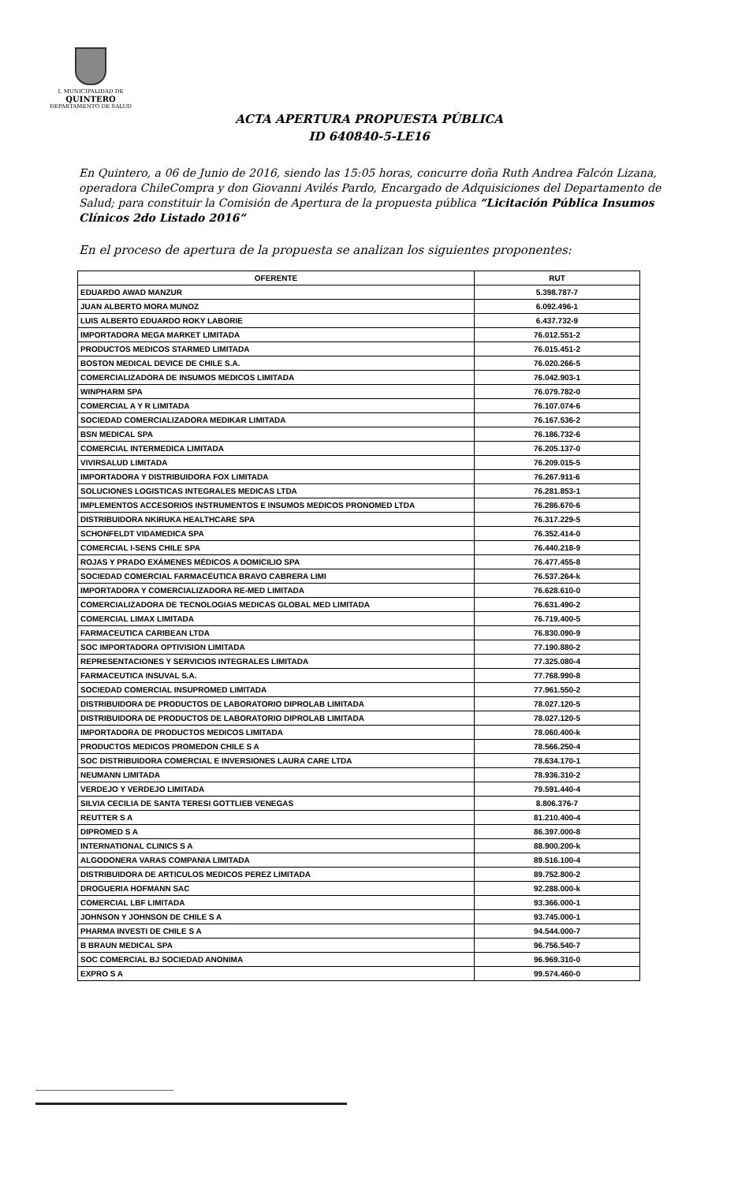I. MUNICIPALIDAD DE
QUINTERO
DEPARTAMENTO DE SALUD
ACTA APERTURA PROPUESTA PÚBLICA
ID 640840-5-LE16
En Quintero, a 06 de Junio de 2016, siendo las 15:05 horas, concurre doña Ruth Andrea Falcón Lizana, operadora ChileCompra y don Giovanni Avilés Pardo, Encargado de Adquisiciones del Departamento de Salud; para constituir la Comisión de Apertura de la propuesta pública “Licitación Pública Insumos Clínicos 2do Listado 2016”
En el proceso de apertura de la propuesta se analizan los siguientes proponentes:
| OFERENTE | RUT |
| --- | --- |
| EDUARDO AWAD MANZUR | 5.398.787-7 |
| JUAN ALBERTO MORA MUNOZ | 6.092.496-1 |
| LUIS ALBERTO EDUARDO ROKY LABORIE | 6.437.732-9 |
| IMPORTADORA MEGA MARKET LIMITADA | 76.012.551-2 |
| PRODUCTOS MEDICOS STARMED LIMITADA | 76.015.451-2 |
| BOSTON MEDICAL DEVICE DE CHILE S.A. | 76.020.266-5 |
| COMERCIALIZADORA DE INSUMOS MEDICOS LIMITADA | 76.042.903-1 |
| WINPHARM SPA | 76.079.782-0 |
| COMERCIAL A Y R LIMITADA | 76.107.074-6 |
| SOCIEDAD COMERCIALIZADORA MEDIKAR LIMITADA | 76.167.536-2 |
| BSN MEDICAL SPA | 76.186.732-6 |
| COMERCIAL INTERMEDICA LIMITADA | 76.205.137-0 |
| VIVIRSALUD LIMITADA | 76.209.015-5 |
| IMPORTADORA Y DISTRIBUIDORA FOX LIMITADA | 76.267.911-6 |
| SOLUCIONES LOGISTICAS INTEGRALES MEDICAS LTDA | 76.281.853-1 |
| IMPLEMENTOS ACCESORIOS INSTRUMENTOS E INSUMOS MEDICOS PRONOMED LTDA | 76.286.670-6 |
| DISTRIBUIDORA NKIRUKA HEALTHCARE SPA | 76.317.229-5 |
| SCHONFELDT VIDAMEDICA SPA | 76.352.414-0 |
| COMERCIAL I-SENS CHILE SPA | 76.440.218-9 |
| ROJAS Y PRADO EXÁMENES MÉDICOS A DOMICILIO SPA | 76.477.455-8 |
| SOCIEDAD COMERCIAL FARMACÉUTICA BRAVO CABRERA LIMI | 76.537.264-k |
| IMPORTADORA Y COMERCIALIZADORA RE-MED LIMITADA | 76.628.610-0 |
| COMERCIALIZADORA DE TECNOLOGIAS MEDICAS GLOBAL MED LIMITADA | 76.631.490-2 |
| COMERCIAL LIMAX LIMITADA | 76.719.400-5 |
| FARMACEUTICA CARIBEAN LTDA | 76.830.090-9 |
| SOC IMPORTADORA OPTIVISION LIMITADA | 77.190.880-2 |
| REPRESENTACIONES Y SERVICIOS INTEGRALES LIMITADA | 77.325.080-4 |
| FARMACEUTICA INSUVAL S.A. | 77.768.990-8 |
| SOCIEDAD COMERCIAL INSUPROMED LIMITADA | 77.961.550-2 |
| DISTRIBUIDORA DE PRODUCTOS DE LABORATORIO DIPROLAB LIMITADA | 78.027.120-5 |
| DISTRIBUIDORA DE PRODUCTOS DE LABORATORIO DIPROLAB LIMITADA | 78.027.120-5 |
| IMPORTADORA DE PRODUCTOS MEDICOS LIMITADA | 78.060.400-k |
| PRODUCTOS MEDICOS PROMEDON CHILE S A | 78.566.250-4 |
| SOC DISTRIBUIDORA COMERCIAL E INVERSIONES LAURA CARE LTDA | 78.634.170-1 |
| NEUMANN LIMITADA | 78.936.310-2 |
| VERDEJO Y VERDEJO LIMITADA | 79.591.440-4 |
| SILVIA CECILIA DE SANTA TERESI GOTTLIEB VENEGAS | 8.806.376-7 |
| REUTTER S A | 81.210.400-4 |
| DIPROMED S A | 86.397.000-8 |
| INTERNATIONAL CLINICS S A | 88.900.200-k |
| ALGODONERA VARAS COMPANIA LIMITADA | 89.516.100-4 |
| DISTRIBUIDORA DE ARTICULOS MEDICOS PEREZ LIMITADA | 89.752.800-2 |
| DROGUERIA HOFMANN SAC | 92.288.000-k |
| COMERCIAL LBF LIMITADA | 93.366.000-1 |
| JOHNSON Y JOHNSON DE CHILE S A | 93.745.000-1 |
| PHARMA INVESTI DE CHILE S A | 94.544.000-7 |
| B BRAUN MEDICAL SPA | 96.756.540-7 |
| SOC COMERCIAL BJ SOCIEDAD ANONIMA | 96.969.310-0 |
| EXPRO S A | 99.574.460-0 |